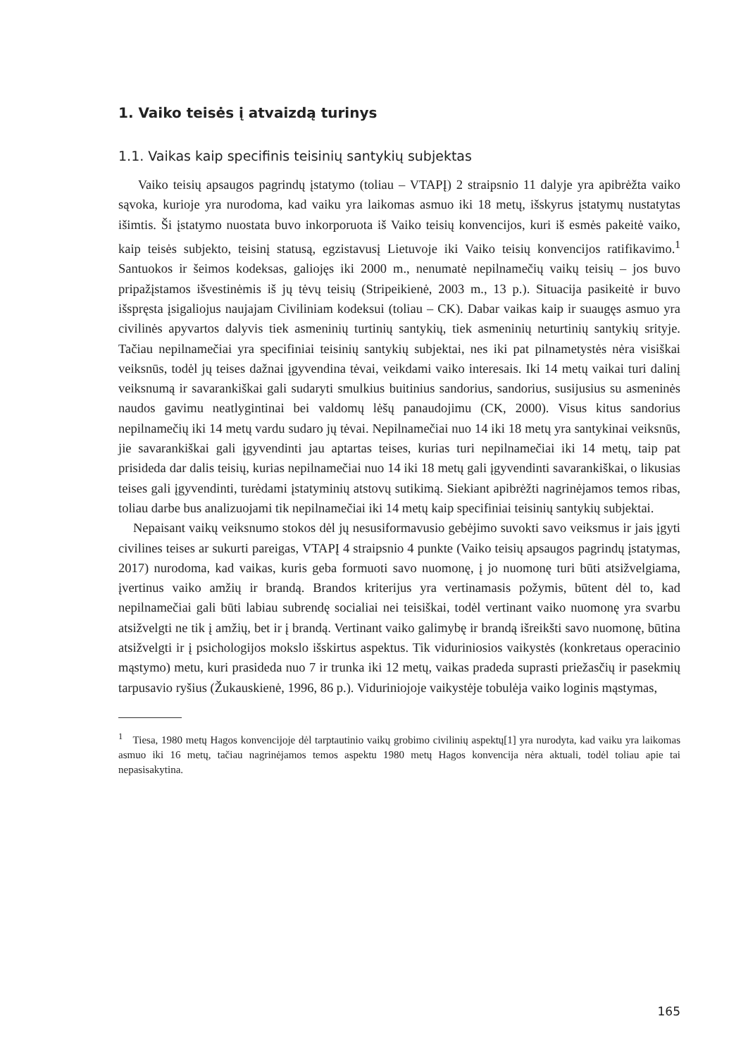1. Vaiko teisės į atvaizdą turinys
1.1. Vaikas kaip specifinis teisinių santykių subjektas
Vaiko teisių apsaugos pagrindų įstatymo (toliau – VTAPĮ) 2 straipsnio 11 dalyje yra apibrėžta vaiko sąvoka, kurioje yra nurodoma, kad vaiku yra laikomas asmuo iki 18 metų, išskyrus įstatymų nustatytas išimtis. Ši įstatymo nuostata buvo inkorporuota iš Vaiko teisių konvencijos, kuri iš esmės pakeitė vaiko, kaip teisės subjekto, teisinį statusą, egzistavusį Lietuvoje iki Vaiko teisių konvencijos ratifikavimo.<sup>1</sup> Santuokos ir šeimos kodeksas, galiojęs iki 2000 m., nenumatė nepilnamečių vaikų teisių – jos buvo pripažįstamos išvestinėmis iš jų tėvų teisių (Stripeikienė, 2003 m., 13 p.). Situacija pasikeitė ir buvo išspręsta įsigaliojus naujajam Civiliniam kodeksui (toliau – CK). Dabar vaikas kaip ir suaugęs asmuo yra civilinės apyvartos dalyvis tiek asmeninių turtinių santykių, tiek asmeninių neturtinių santykių srityje. Tačiau nepilnamečiai yra specifiniai teisinių santykių subjektai, nes iki pat pilnametystės nėra visiškai veiksnūs, todėl jų teises dažnai įgyvendina tėvai, veikdami vaiko interesais. Iki 14 metų vaikai turi dalinį veiksnumą ir savarankiškai gali sudaryti smulkius buitinius sandorius, sandorius, susijusius su asmeninės naudos gavimu neatlygintinai bei valdomų lėšų panaudojimu (CK, 2000). Visus kitus sandorius nepilnamečių iki 14 metų vardu sudaro jų tėvai. Nepilnamečiai nuo 14 iki 18 metų yra santykinai veiksnūs, jie savarankiškai gali įgyvendinti jau aptartas teises, kurias turi nepilnamečiai iki 14 metų, taip pat prisideda dar dalis teisių, kurias nepilnamečiai nuo 14 iki 18 metų gali įgyvendinti savarankiškai, o likusias teises gali įgyvendinti, turėdami įstatyminių atstovų sutikimą. Siekiant apibrėžti nagrinėjamos temos ribas, toliau darbe bus analizuojami tik nepilnamečiai iki 14 metų kaip specifiniai teisinių santykių subjektai.
Nepaisant vaikų veiksnumo stokos dėl jų nesusiformavusio gebėjimo suvokti savo veiksmus ir jais įgyti civilines teises ar sukurti pareigas, VTAPĮ 4 straipsnio 4 punkte (Vaiko teisių apsaugos pagrindų įstatymas, 2017) nurodoma, kad vaikas, kuris geba formuoti savo nuomonę, į jo nuomonę turi būti atsižvelgiama, įvertinus vaiko amžių ir brandą. Brandos kriterijus yra vertinamasis požymis, būtent dėl to, kad nepilnamečiai gali būti labiau subrendę socialiai nei teisiškai, todėl vertinant vaiko nuomonę yra svarbu atsižvelgti ne tik į amžių, bet ir į brandą. Vertinant vaiko galimybę ir brandą išreikšti savo nuomonę, būtina atsižvelgti ir į psichologijos mokslo išskirtus aspektus. Tik viduriniosios vaikystės (konkretaus operacinio mąstymo) metu, kuri prasideda nuo 7 ir trunka iki 12 metų, vaikas pradeda suprasti priežasčių ir pasekmių tarpusavio ryšius (Žukauskienė, 1996, 86 p.). Viduriniojoje vaikystėje tobulėja vaiko loginis mąstymas,
<sup>1</sup> Tiesa, 1980 metų Hagos konvencijoje dėl tarptautinio vaikų grobimo civilinių aspektų[1] yra nurodyta, kad vaiku yra laikomas asmuo iki 16 metų, tačiau nagrinėjamos temos aspektu 1980 metų Hagos konvencija nėra aktuali, todėl toliau apie tai nepasisakytina.
165